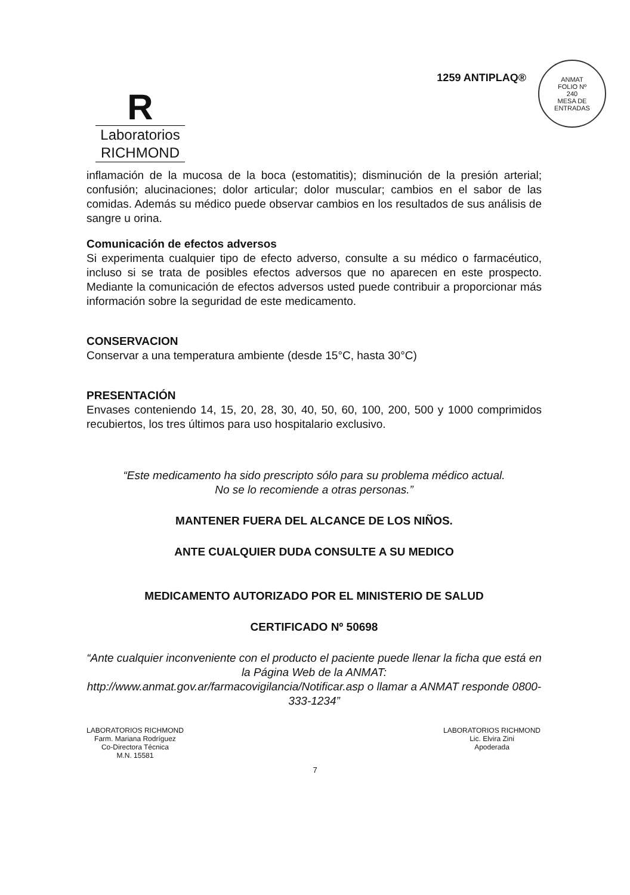R
Laboratorios
RICHMOND
1259 ANTIPLAQ®
ANMAT
FOLIO Nº
240
MESA DE ENTRADAS
inflamación de la mucosa de la boca (estomatitis); disminución de la presión arterial; confusión; alucinaciones; dolor articular; dolor muscular; cambios en el sabor de las comidas. Además su médico puede observar cambios en los resultados de sus análisis de sangre u orina.
Comunicación de efectos adversos
Si experimenta cualquier tipo de efecto adverso, consulte a su médico o farmacéutico, incluso si se trata de posibles efectos adversos que no aparecen en este prospecto. Mediante la comunicación de efectos adversos usted puede contribuir a proporcionar más información sobre la seguridad de este medicamento.
CONSERVACION
Conservar a una temperatura ambiente (desde 15°C, hasta 30°C)
PRESENTACIÓN
Envases conteniendo 14, 15, 20, 28, 30, 40, 50, 60, 100, 200, 500 y 1000 comprimidos recubiertos, los tres últimos para uso hospitalario exclusivo.
“Este medicamento ha sido prescripto sólo para su problema médico actual.
No se lo recomiende a otras personas.”
MANTENER FUERA DEL ALCANCE DE LOS NIÑOS.
ANTE CUALQUIER DUDA CONSULTE A SU MEDICO
MEDICAMENTO AUTORIZADO POR EL MINISTERIO DE SALUD
CERTIFICADO Nº 50698
“Ante cualquier inconveniente con el producto el paciente puede llenar la ficha que está en la Página Web de la ANMAT:
http://www.anmat.gov.ar/farmacovigilancia/Notificar.asp o llamar a ANMAT responde 0800-333-1234”
LABORATORIOS RICHMOND
Farm. Mariana Rodríguez
Co-Directora Técnica
M.N. 15581
LABORATORIOS RICHMOND
Lic. Elvira Zini
Apoderada
7